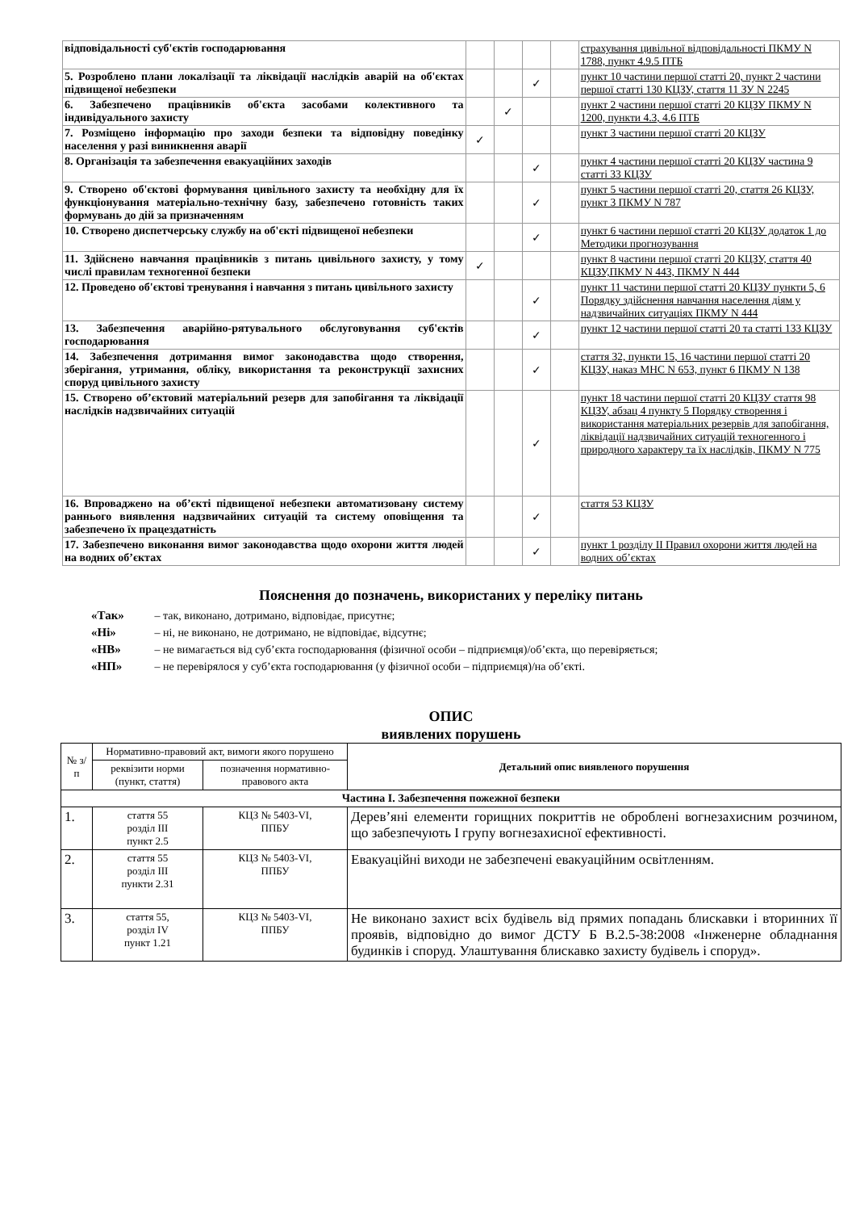| відповідальності суб'єктів господарювання | | | | | страхування цивільної відповідальності ПКМУ N 1788, пункт 4.9.5 ПТБ |
| 5. Розроблено плани локалізації та ліквідації наслідків аварій на об'єктах підвищеної небезпеки | | | ✓ | | пункт 10 частини першої статті 20, пункт 2 частини першої статті 130 КЦЗУ, стаття 11 ЗУ N 2245 |
| 6. Забезпечено працівників об'єкта засобами колективного та індивідуального захисту | | ✓ | | | пункт 2 частини першої статті 20 КЦЗУ ПКМУ N 1200, пункти 4.3, 4.6 ПТБ |
| 7. Розміщено інформацію про заходи безпеки та відповідну поведінку населення у разі виникнення аварії | ✓ | | | | пункт 3 частини першої статті 20 КЦЗУ |
| 8. Організація та забезпечення евакуаційних заходів | | | ✓ | | пункт 4 частини першої статті 20 КЦЗУ частина 9 статті 33 КЦЗУ |
| 9. Створено об'єктові формування цивільного захисту та необхідну для їх функціонування матеріально-технічну базу, забезпечено готовність таких формувань до дій за призначенням | | | ✓ | | пункт 5 частини першої статті 20, стаття 26 КЦЗУ, пункт 3 ПКМУ N 787 |
| 10. Створено диспетчерську службу на об'єкті підвищеної небезпеки | | | ✓ | | пункт 6 частини першої статті 20 КЦЗУ додаток 1 до Методики прогнозування |
| 11. Здійснено навчання працівників з питань цивільного захисту, у тому числі правилам техногенної безпеки | ✓ | | | | пункт 8 частини першої статті 20 КЦЗУ, стаття 40 КЦЗУ,ПКМУ N 443, ПКМУ N 444 |
| 12. Проведено об'єктові тренування і навчання з питань цивільного захисту | | | ✓ | | пункт 11 частини першої статті 20 КЦЗУ пункти 5, 6 Порядку здійснення навчання населення діям у надзвичайних ситуаціях ПКМУ N 444 |
| 13. Забезпечення аварійно-рятувального обслуговування суб'єктів господарювання | | | ✓ | | пункт 12 частини першої статті 20 та статті 133 КЦЗУ |
| 14. Забезпечення дотримання вимог законодавства щодо створення, зберігання, утримання, обліку, використання та реконструкції захисних споруд цивільного захисту | | | ✓ | | стаття 32, пункти 15, 16 частини першої статті 20 КЦЗУ, наказ МНС N 653, пункт 6 ПКМУ N 138 |
| 15. Створено об’єктовий матеріальний резерв для запобігання та ліквідації наслідків надзвичайних ситуацій | | | ✓ | | пункт 18 частини першої статті 20 КЦЗУ стаття 98 КЦЗУ, абзац 4 пункту 5 Порядку створення і використання матеріальних резервів для запобігання, ліквідації надзвичайних ситуацій техногенного і природного характеру та їх наслідків, ПКМУ N 775 |
| 16. Впроваджено на об’єкті підвищеної небезпеки автоматизовану систему раннього виявлення надзвичайних ситуацій та систему оповіщення та забезпечено їх працездатність | | | ✓ | | стаття 53 КЦЗУ |
| 17. Забезпечено виконання вимог законодавства щодо охорони життя людей на водних об’єктах | | | ✓ | | пункт 1 розділу ІІ Правил охорони життя людей на водних об’єктах |
Пояснення до позначень, використаних у переліку питань
«Так» – так, виконано, дотримано, відповідає, присутнє;
«Ні» – ні, не виконано, не дотримано, не відповідає, відсутнє;
«НВ» – не вимагається від суб’єкта господарювання (фізичної особи – підприємця)/об’єкта, що перевіряється;
«НП» – не перевірялося у суб’єкта господарювання (у фізичної особи – підприємця)/на об’єкті.
ОПИС
виявлених порушень
| № з/п | Нормативно-правовий акт, вимоги якого порушено | | Детальний опис виявленого порушення |
| --- | --- | --- | --- |
| | реквізити норми (пункт, стаття) | позначення нормативно-правового акта | |
| Частина І. Забезпечення пожежної безпеки | | | |
| 1. | стаття 55 розділ ІІІ пункт 2.5 | КЦЗ № 5403-VI, ППБУ | Дерев’яні елементи горищних покриттів не оброблені вогнезахисним розчином, що забезпечують І групу вогнезахисної ефективності. |
| 2. | стаття 55 розділ ІІІ пункти 2.31 | КЦЗ № 5403-VI, ППБУ | Евакуаційні виходи не забезпечені евакуаційним освітленням. |
| 3. | стаття 55, розділ IV пункт 1.21 | КЦЗ № 5403-VI, ППБУ | Не виконано захист всіх будівель від прямих попадань блискавки і вторинних її проявів, відповідно до вимог ДСТУ Б В.2.5-38:2008 «Інженерне обладнання будинків і споруд. Улаштування блискавко захисту будівель і споруд». |